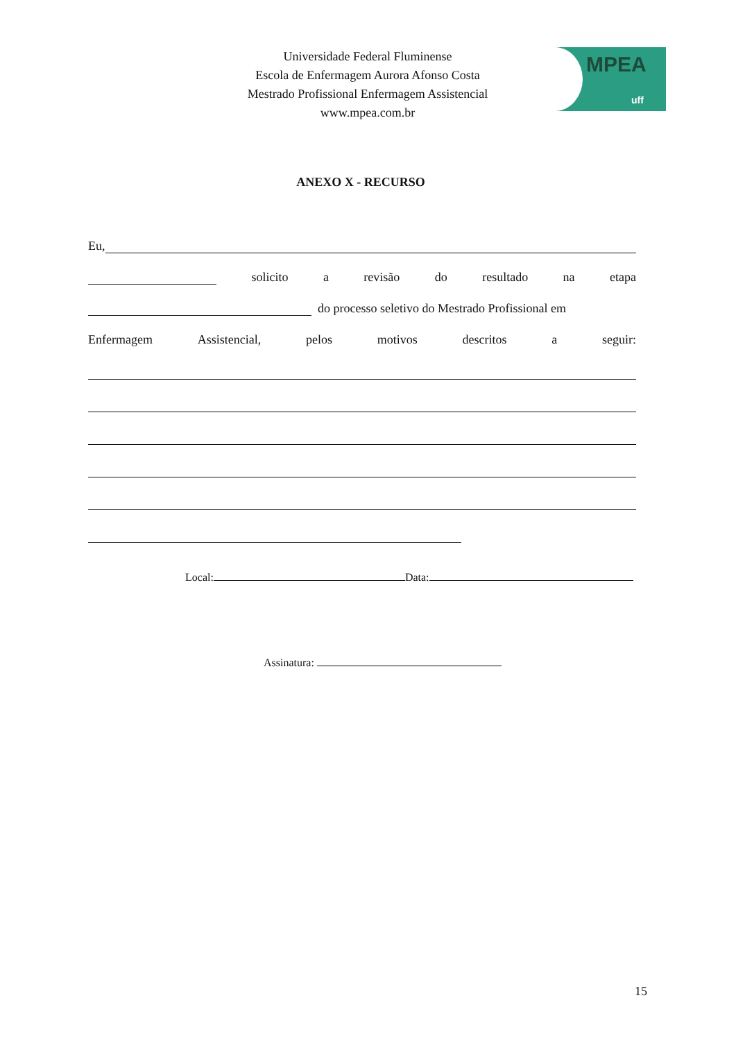Universidade Federal Fluminense
Escola de Enfermagem Aurora Afonso Costa
Mestrado Profissional Enfermagem Assistencial
www.mpea.com.br
MPEA
uff
ANEXO X - RECURSO
Eu,
solicito a revisão do resultado na etapa
do processo seletivo do Mestrado Profissional em
Enfermagem Assistencial, pelos motivos descritos a seguir:
Local: Data:
Assinatura:
15